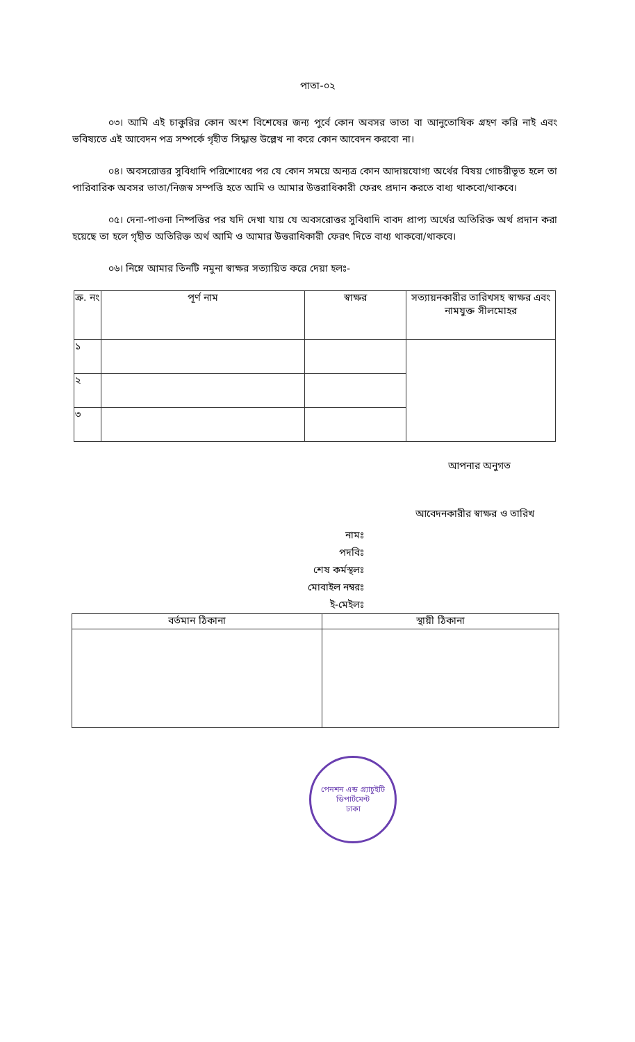পাতা-০২
০৩। আমি এই চাকুরির কোন অংশ বিশেষের জন্য পুর্বে কোন অবসর ভাতা বা আনুতোষিক গ্রহণ করি নাই এবং ভবিষ্যতে এই আবেদন পত্র সম্পর্কে গৃহীত সিদ্ধান্ত উল্লেখ না করে কোন আবেদন করবো না।
০৪। অবসরোত্তর সুবিধাদি পরিশোধের পর যে কোন সময়ে অন্যত্র কোন আদায়যোগ্য অর্থের বিষয় গোচরীভূত হলে তা পারিবারিক অবসর ভাতা/নিজস্ব সম্পত্তি হতে আমি ও আমার উত্তরাধিকারী ফেরৎ প্রদান করতে বাধ্য থাকবো/থাকবে।
০৫। দেনা-পাওনা নিষ্পত্তির পর যদি দেখা যায় যে অবসরোত্তর সুবিধাদি বাবদ প্রাপ্য অর্থের অতিরিক্ত অর্থ প্রদান করা হয়েছে তা হলে গৃহীত অতিরিক্ত অর্থ আমি ও আমার উত্তরাধিকারী ফেরৎ দিতে বাধ্য থাকবো/থাকবে।
০৬। নিম্নে আমার তিনটি নমুনা স্বাক্ষর সত্যায়িত করে দেয়া হলঃ-
| ক্র. নং | পূর্ণ নাম | স্বাক্ষর | সত্যায়নকারীর তারিখসহ স্বাক্ষর এবং নামযুক্ত সীলমোহর |
| --- | --- | --- | --- |
| ১ | | | |
| ২ | | | |
| ৩ | | | |
আপনার অনুগত
আবেদনকারীর স্বাক্ষর ও তারিখ
নামঃ
পদবিঃ
শেষ কর্মস্থলঃ
মোবাইল নম্বরঃ
ই-মেইলঃ
| বর্তমান ঠিকানা | স্থায়ী ঠিকানা |
| --- | --- |
পেনশন এন্ড গ্র্যাচুইটি ডিপার্টমেন্ট
ঢাকা